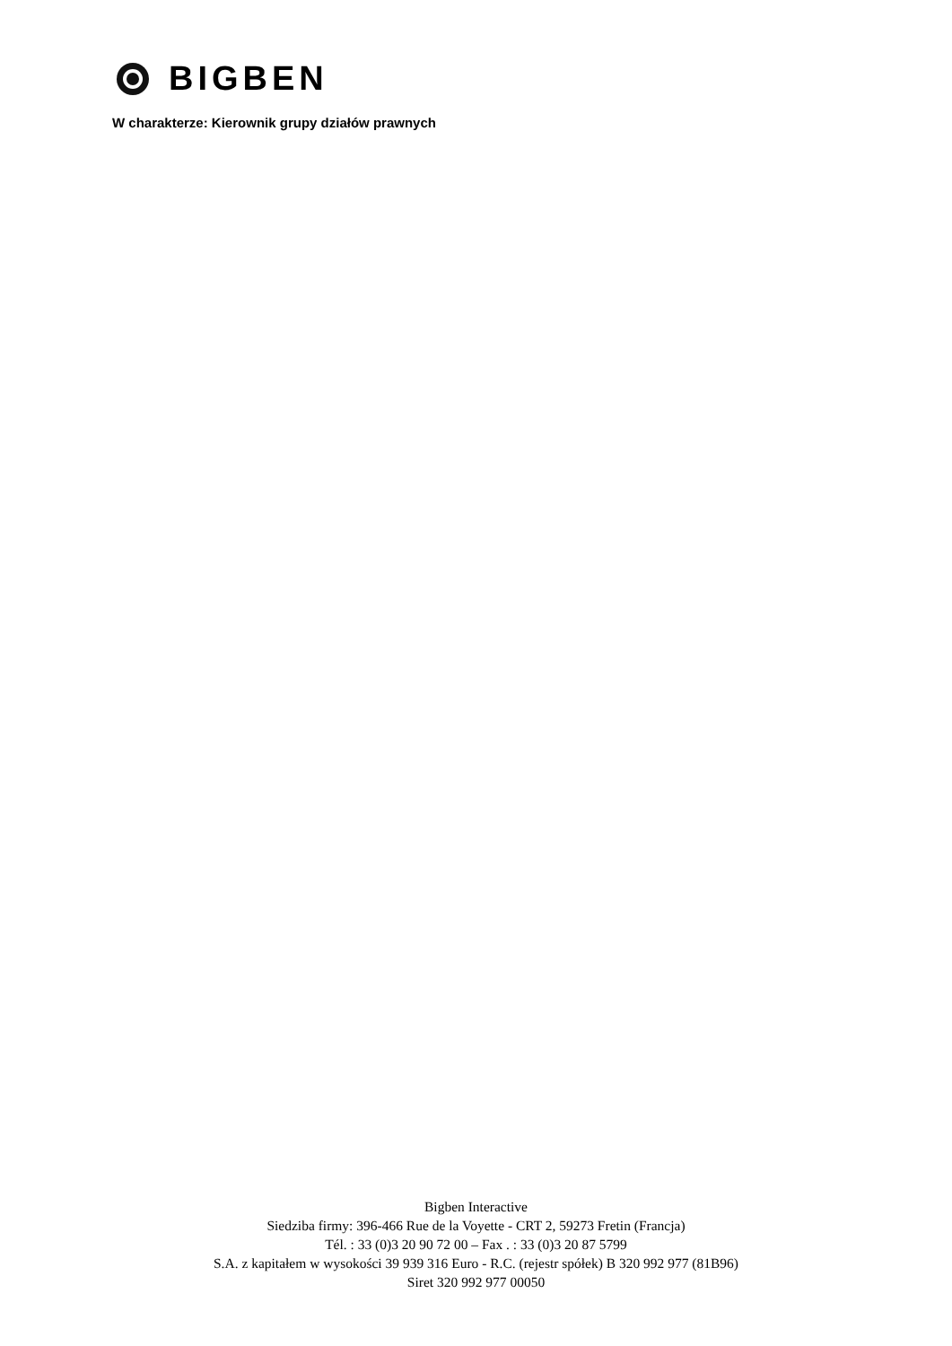BIGBEN
W charakterze: Kierownik grupy działów prawnych
Bigben Interactive
Siedziba firmy: 396-466 Rue de la Voyette - CRT 2, 59273 Fretin (Francja)
Tél. : 33 (0)3 20 90 72 00 – Fax . : 33 (0)3 20 87 5799
S.A. z kapitałem w wysokości 39 939 316 Euro - R.C. (rejestr spółek) B 320 992 977 (81B96)
Siret 320 992 977 00050